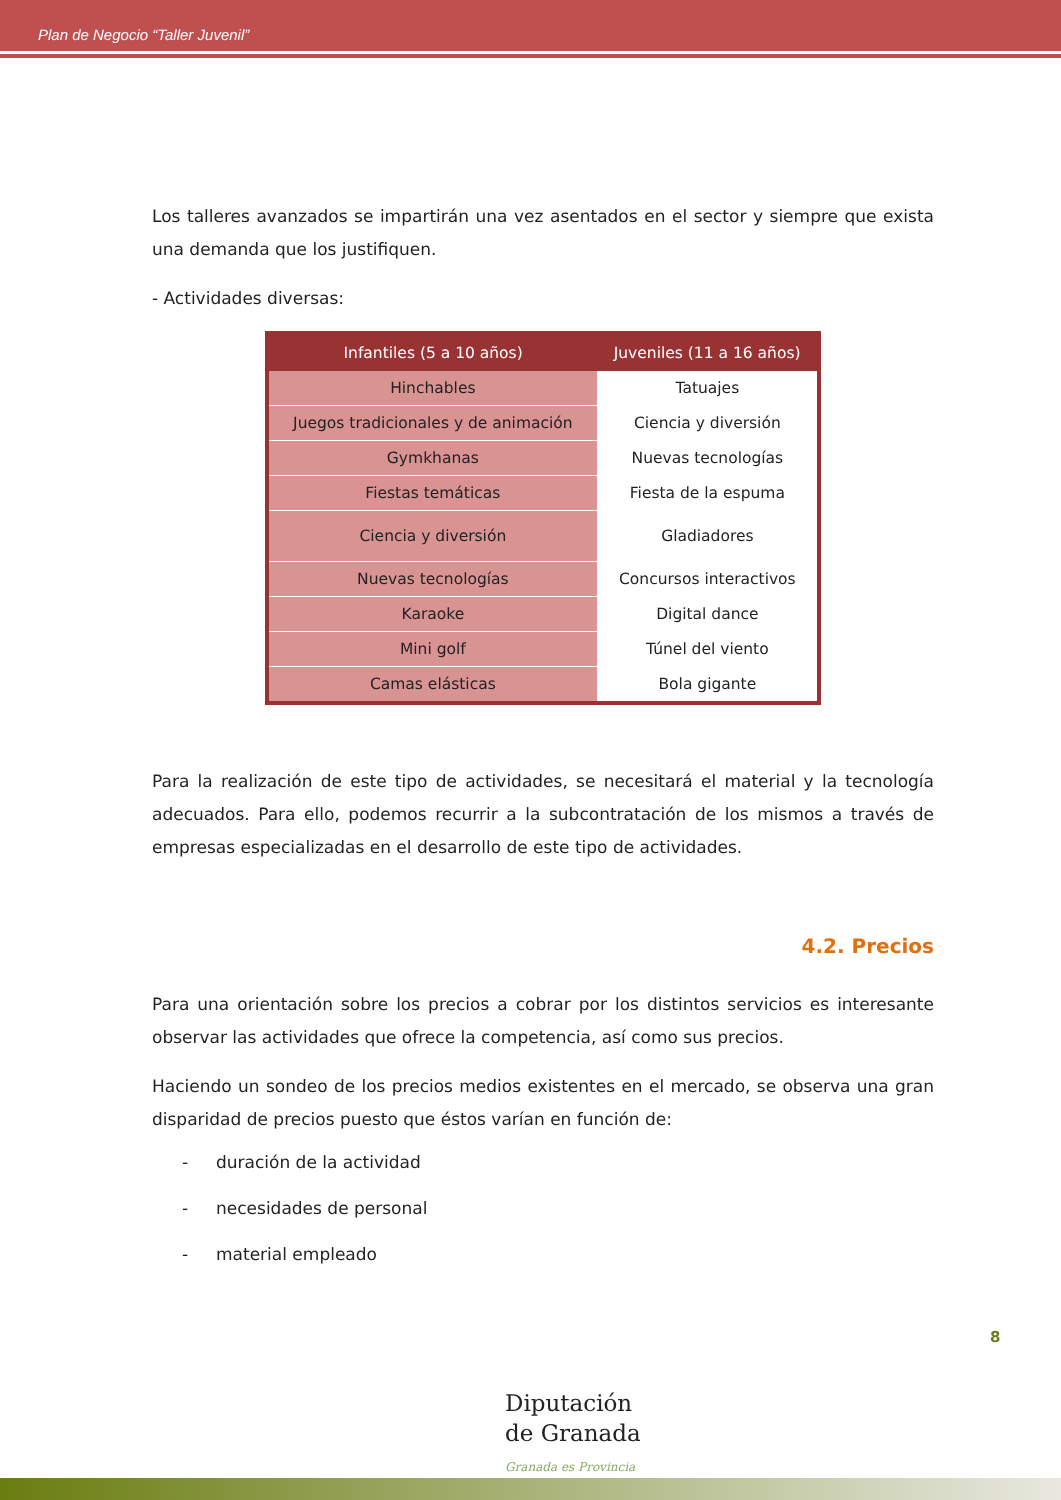Plan de Negocio “Taller Juvenil”
Los talleres avanzados se impartirán una vez asentados en el sector y siempre que exista una demanda que los justifiquen.
- Actividades diversas:
| Infantiles (5 a 10 años) | Juveniles (11 a 16 años) |
| --- | --- |
| Hinchables | Tatuajes |
| Juegos tradicionales y de animación | Ciencia y diversión |
| Gymkhanas | Nuevas tecnologías |
| Fiestas temáticas | Fiesta de la espuma |
| Ciencia y diversión | Gladiadores |
| Nuevas tecnologías | Concursos interactivos |
| Karaoke | Digital dance |
| Mini golf | Túnel del viento |
| Camas elásticas | Bola gigante |
Para la realización de este tipo de actividades, se necesitará el material y la tecnología adecuados. Para ello, podemos recurrir a la subcontratación de los mismos a través de empresas especializadas en el desarrollo de este tipo de actividades.
4.2. Precios
Para una orientación sobre los precios a cobrar por los distintos servicios es interesante observar las actividades que ofrece la competencia, así como sus precios.
Haciendo un sondeo de los precios medios existentes en el mercado, se observa una gran disparidad de precios puesto que éstos varían en función de:
- duración de la actividad
- necesidades de personal
- material empleado
8
Diputación
de Granada
Granada es Provincia